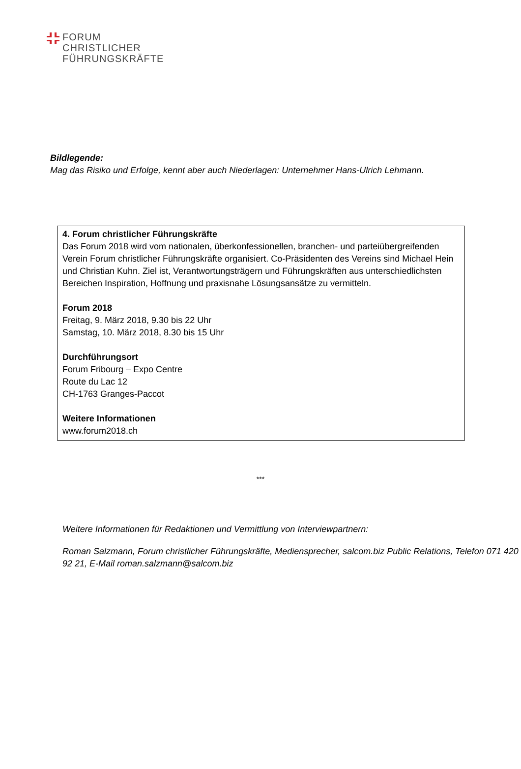FORUM
CHRISTLICHER
FÜHRUNGSKRÄFTE
Bildlegende:
Mag das Risiko und Erfolge, kennt aber auch Niederlagen: Unternehmer Hans-Ulrich Lehmann.
4. Forum christlicher Führungskräfte
Das Forum 2018 wird vom nationalen, überkonfessionellen, branchen- und parteiübergreifenden Verein Forum christlicher Führungskräfte organisiert. Co-Präsidenten des Vereins sind Michael Hein und Christian Kuhn. Ziel ist, Verantwortungsträgern und Führungskräften aus unterschiedlichsten Bereichen Inspiration, Hoffnung und praxisnahe Lösungsansätze zu vermitteln.
Forum 2018
Freitag, 9. März 2018, 9.30 bis 22 Uhr
Samstag, 10. März 2018, 8.30 bis 15 Uhr
Durchführungsort
Forum Fribourg – Expo Centre
Route du Lac 12
CH-1763 Granges-Paccot
Weitere Informationen
www.forum2018.ch
***
Weitere Informationen für Redaktionen und Vermittlung von Interviewpartnern:
Roman Salzmann, Forum christlicher Führungskräfte, Mediensprecher, salcom.biz Public Relations, Telefon 071 420 92 21, E-Mail roman.salzmann@salcom.biz